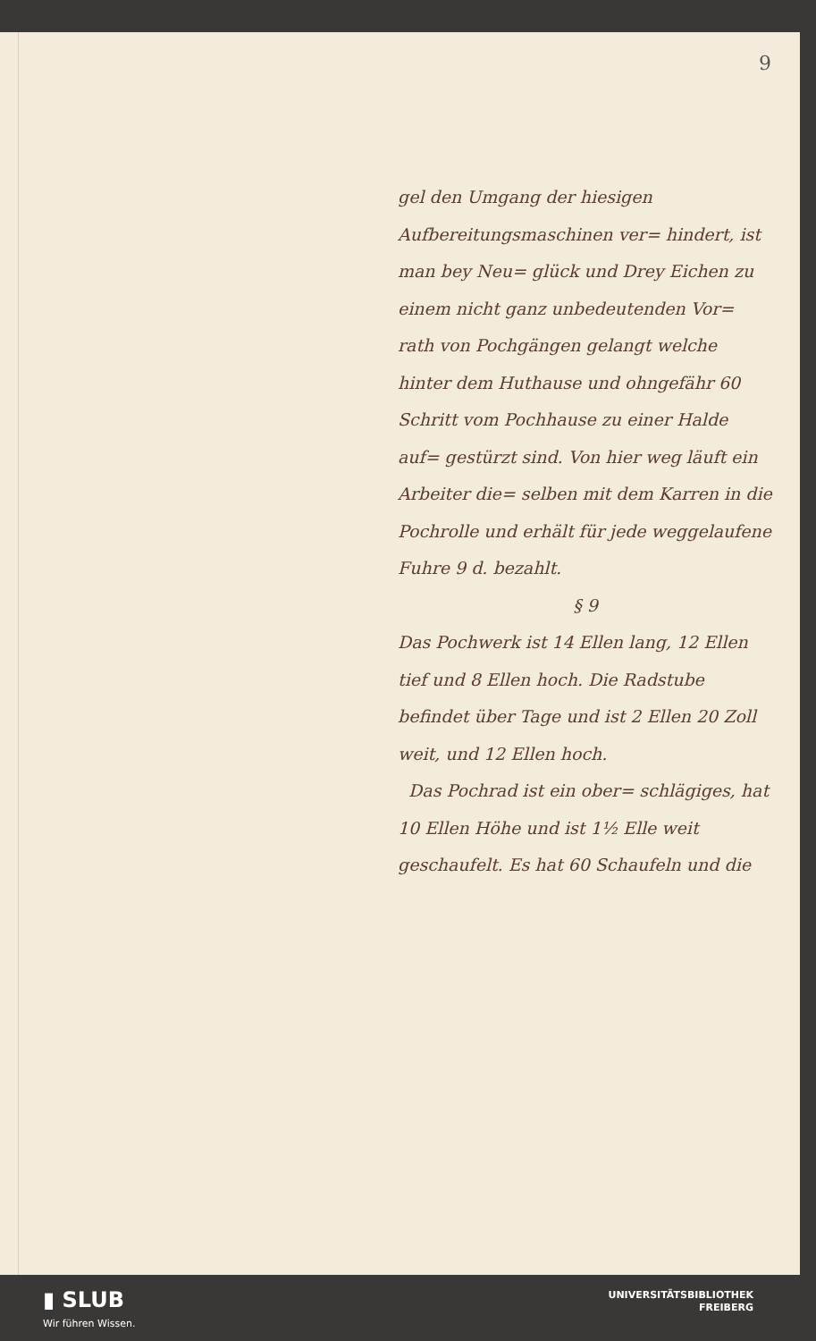9
gel den Umgang der hiesigen Aufbereitungsmaschinen ver= hindert, ist man bey Neu= glück und Drey Eichen zu einem nicht ganz unbedeutenden Vor= rath von Pochgängen gelangt welche hinter dem Huthause und ohngefähr 60 Schritt vom Pochhause zu einer Halde auf= gestürzt sind. Von hier weg läuft ein Arbeiter die= selben mit dem Karren in die Pochrolle und erhält für jede weggelaufene Fuhre 9 d. bezahlt.
§ 9
Das Pochwerk ist 14 Ellen lang, 12 Ellen tief und 8 Ellen hoch. Die Radstube befindet über Tage und ist 2 Ellen 20 Zoll weit, und 12 Ellen hoch.
Das Pochrad ist ein ober= schlägiges, hat 10 Ellen Höhe und ist 1½ Elle weit geschaufelt. Es hat 60 Schaufeln und die
▮ SLUB
Wir führen Wissen.
UNIVERSITÄTSBIBLIOTHEK
FREIBERG